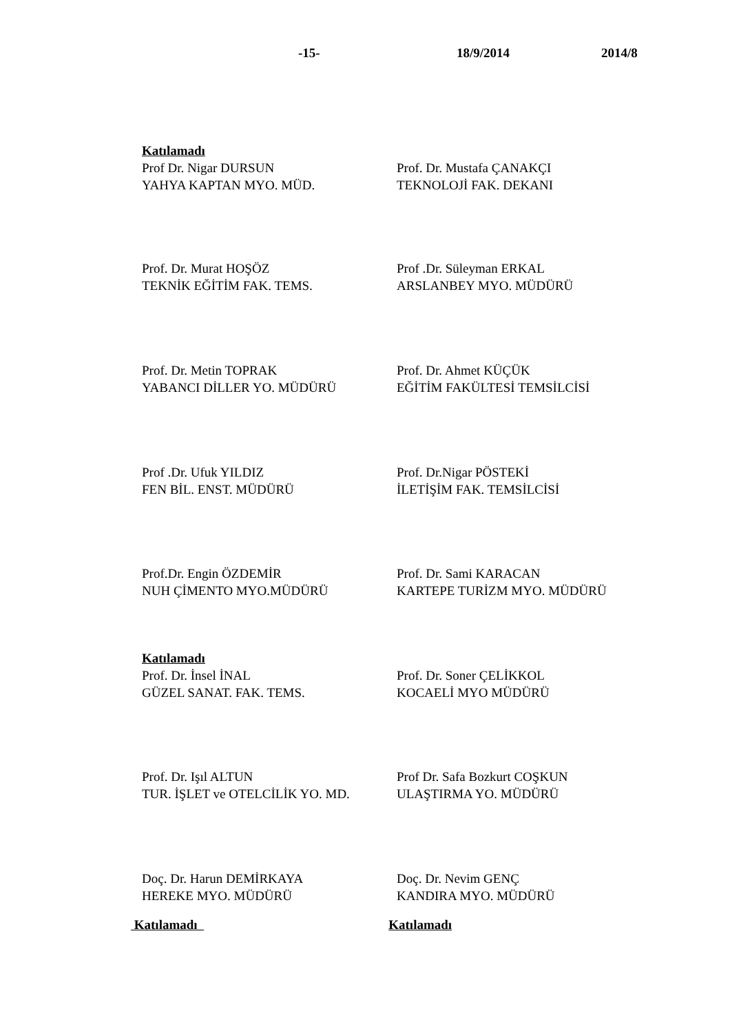-15- 18/9/2014 2014/8
Katılamadı
Prof Dr. Nigar DURSUN
YAHYA KAPTAN MYO. MÜD.
Prof. Dr. Mustafa ÇANAKÇI
TEKNOLOJİ FAK. DEKANI
Prof. Dr. Murat HOŞÖZ
TEKNİK EĞİTİM FAK. TEMS.
Prof .Dr. Süleyman ERKAL
ARSLANBEY MYO. MÜDÜRÜ
Prof. Dr. Metin TOPRAK
YABANCI DİLLER YO. MÜDÜRÜ
Prof. Dr. Ahmet KÜÇÜK
EĞİTİM FAKÜLTESİ TEMSİLCİSİ
Prof .Dr. Ufuk YILDIZ
FEN BİL. ENST. MÜDÜRÜ
Prof. Dr.Nigar PÖSTEKİ
İLETİŞİM FAK. TEMSİLCİSİ
Prof.Dr. Engin ÖZDEMİR
NUH ÇİMENTO MYO.MÜDÜRÜ
Prof. Dr. Sami KARACAN
KARTEPE TURİZM MYO. MÜDÜRÜ
Katılamadı
Prof. Dr. İnsel İNAL
GÜZEL SANAT. FAK. TEMS.
Prof. Dr. Soner ÇELİKKOL
KOCAELİ MYO MÜDÜRÜ
Prof. Dr. Işıl ALTUN
TUR. İŞLET ve OTELCİLİK YO. MD.
Prof Dr. Safa Bozkurt COŞKUN
ULAŞTIRMA YO. MÜDÜRÜ
Doç. Dr. Harun DEMİRKAYA
HEREKE MYO. MÜDÜRÜ
Doç. Dr. Nevim GENÇ
KANDIRA MYO. MÜDÜRÜ
Katılamadı Katılamadı